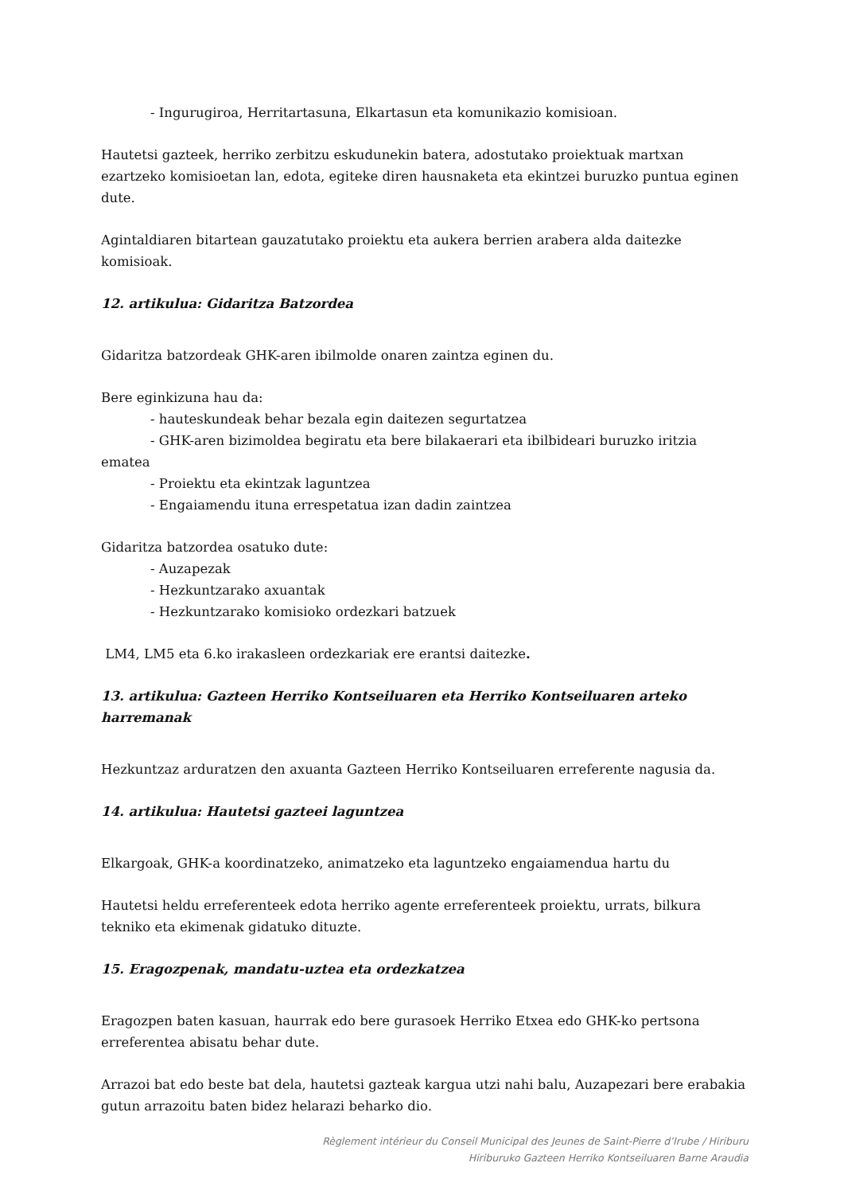- Ingurugiroa, Herritartasuna, Elkartasun eta komunikazio komisioan.
Hautetsi gazteek, herriko zerbitzu eskudunekin batera, adostutako proiektuak martxan ezartzeko komisioetan lan, edota, egiteke diren hausnaketa eta ekintzei buruzko puntua eginen dute.
Agintaldiaren bitartean gauzatutako proiektu eta aukera berrien arabera alda daitezke komisioak.
12. artikulua: Gidaritza Batzordea
Gidaritza batzordeak GHK-aren ibilmolde onaren zaintza eginen du.
Bere eginkizuna hau da:
- hauteskundeak behar bezala egin daitezen segurtatzea
- GHK-aren bizimoldea begiratu eta bere bilakaerari eta ibilbideari buruzko iritzia
ematea
- Proiektu eta ekintzak laguntzea
- Engaiamendu ituna errespetatua izan dadin zaintzea
Gidaritza batzordea osatuko dute:
- Auzapezak
- Hezkuntzarako axuantak
- Hezkuntzarako komisioko ordezkari batzuek
LM4, LM5 eta 6.ko irakasleen ordezkariak ere erantsi daitezke.
13. artikulua: Gazteen Herriko Kontseiluaren eta Herriko Kontseiluaren arteko harremanak
Hezkuntzaz arduratzen den axuanta Gazteen Herriko Kontseiluaren erreferente nagusia da.
14. artikulua: Hautetsi gazteei laguntzea
Elkargoak, GHK-a koordinatzeko, animatzeko eta laguntzeko engaiamendua hartu du
Hautetsi heldu erreferenteek edota herriko agente erreferenteek proiektu, urrats, bilkura tekniko eta ekimenak gidatuko dituzte.
15. Eragozpenak, mandatu-uztea eta ordezkatzea
Eragozpen baten kasuan, haurrak edo bere gurasoek Herriko Etxea edo GHK-ko pertsona erreferentea abisatu behar dute.
Arrazoi bat edo beste bat dela, hautetsi gazteak kargua utzi nahi balu, Auzapezari bere erabakia gutun arrazoitu baten bidez helarazi beharko dio.
Règlement intérieur du Conseil Municipal des Jeunes de Saint-Pierre d’Irube / Hiriburu
Hiriburuko Gazteen Herriko Kontseiluaren Barne Araudia